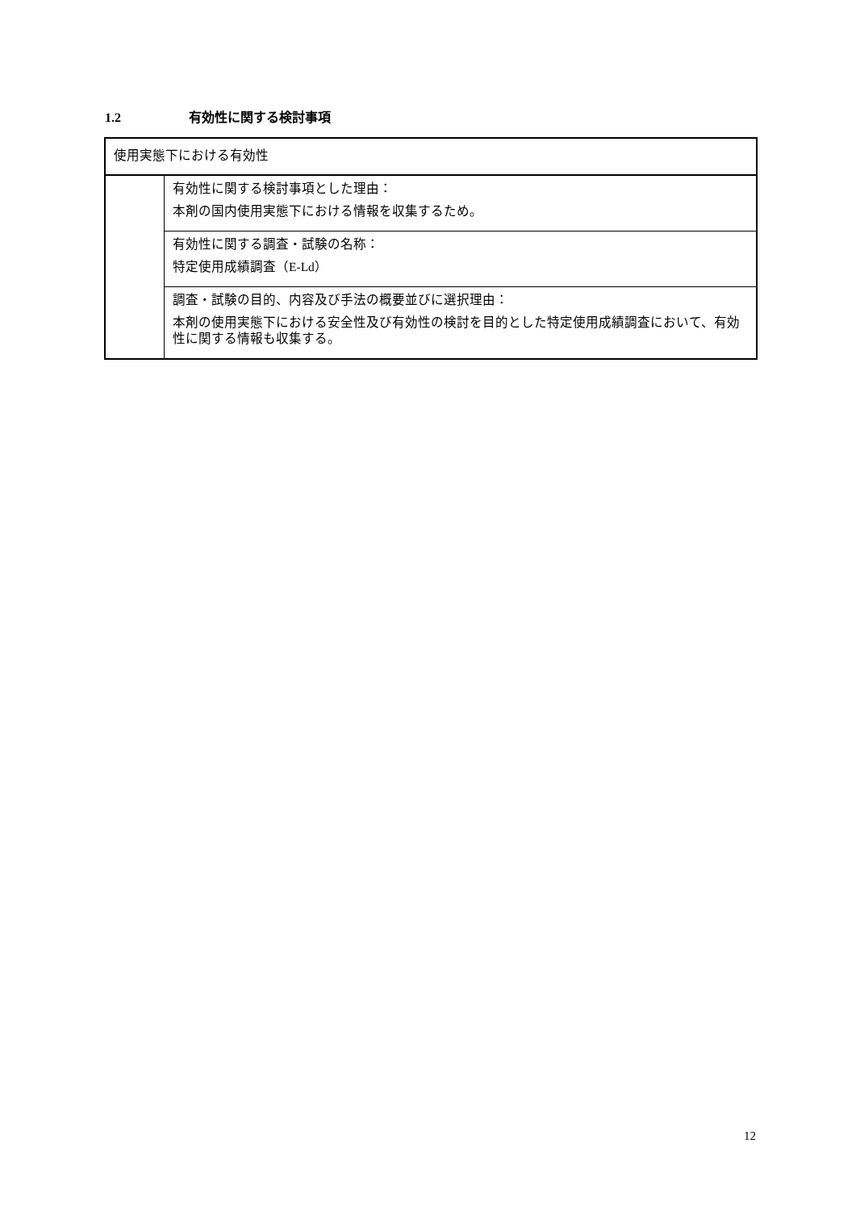1.2 有効性に関する検討事項
| 使用実態下における有効性 | |
| | 有効性に関する検討事項とした理由： 本剤の国内使用実態下における情報を収集するため。 |
| | 有効性に関する調査・試験の名称： 特定使用成績調査（E-Ld） |
| | 調査・試験の目的、内容及び手法の概要並びに選択理由： 本剤の使用実態下における安全性及び有効性の検討を目的とした特定使用成績調査において、有効性に関する情報も収集する。 |
12